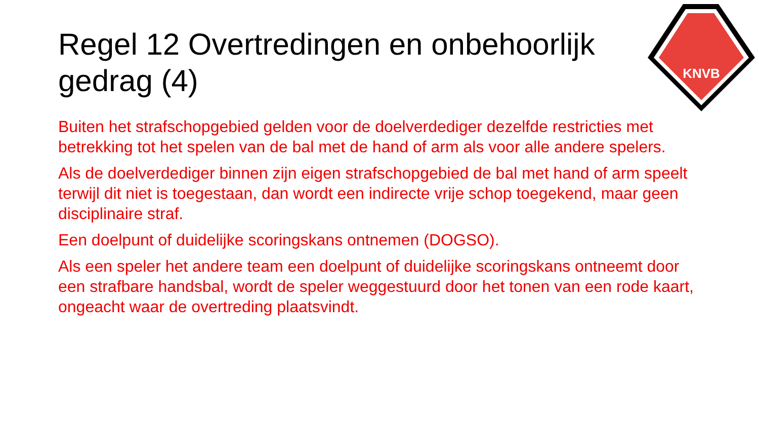KNVB
Regel 12 Overtredingen en onbehoorlijk gedrag (4)
Buiten het strafschopgebied gelden voor de doelverdediger dezelfde restricties met betrekking tot het spelen van de bal met de hand of arm als voor alle andere spelers.
Als de doelverdediger binnen zijn eigen strafschopgebied de bal met hand of arm speelt terwijl dit niet is toegestaan, dan wordt een indirecte vrije schop toegekend, maar geen disciplinaire straf.
Een doelpunt of duidelijke scoringskans ontnemen (DOGSO).
Als een speler het andere team een doelpunt of duidelijke scoringskans ontneemt door een strafbare handsbal, wordt de speler weggestuurd door het tonen van een rode kaart, ongeacht waar de overtreding plaatsvindt.